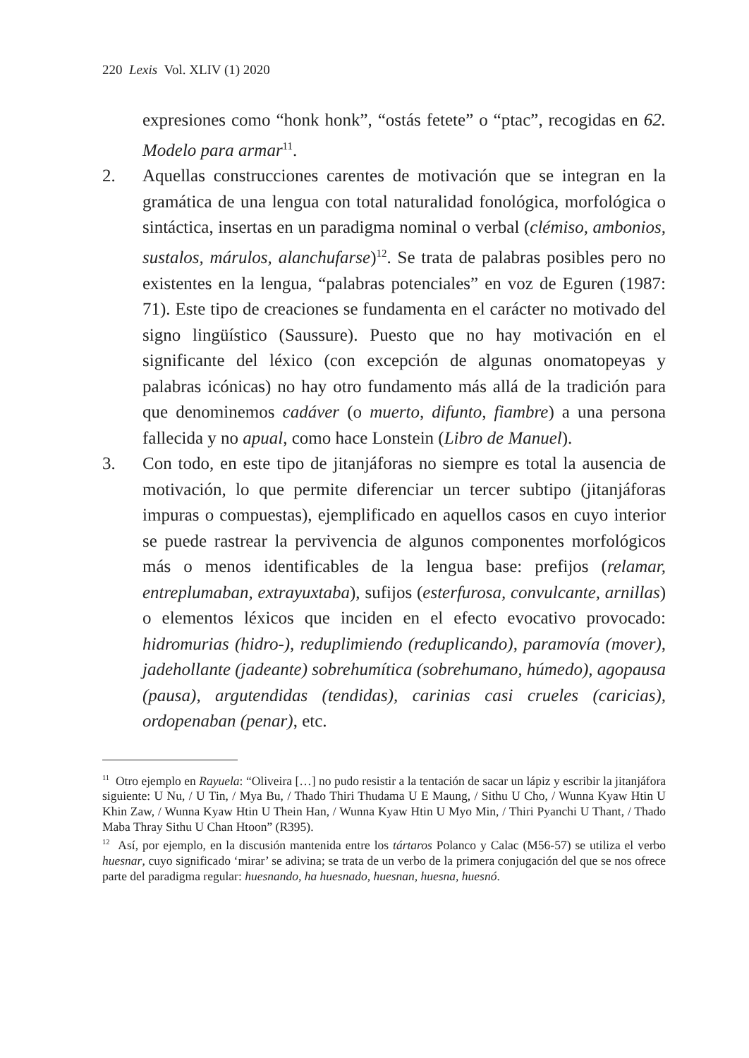220 Lexis Vol. XLIV (1) 2020
expresiones como “honk honk”, “ostás fetete” o “ptac”, recogidas en 62. Modelo para armar<sup>11</sup>.
2. Aquellas construcciones carentes de motivación que se integran en la gramática de una lengua con total naturalidad fonológica, morfológica o sintáctica, insertas en un paradigma nominal o verbal (clémiso, ambonios, sustalos, márulos, alanchufarse)<sup>12</sup>. Se trata de palabras posibles pero no existentes en la lengua, “palabras potenciales” en voz de Eguren (1987: 71). Este tipo de creaciones se fundamenta en el carácter no motivado del signo lingüístico (Saussure). Puesto que no hay motivación en el significante del léxico (con excepción de algunas onomatopeyas y palabras icónicas) no hay otro fundamento más allá de la tradición para que denominemos cadáver (o muerto, difunto, fiambre) a una persona fallecida y no apual, como hace Lonstein (Libro de Manuel).
3. Con todo, en este tipo de jitanjáforas no siempre es total la ausencia de motivación, lo que permite diferenciar un tercer subtipo (jitanjáforas impuras o compuestas), ejemplificado en aquellos casos en cuyo interior se puede rastrear la pervivencia de algunos componentes morfológicos más o menos identificables de la lengua base: prefijos (relamar, entreplumaban, extrayuxtaba), sufijos (esterfurosa, convulcante, arnillas) o elementos léxicos que inciden en el efecto evocativo provocado: hidromurias (hidro-), reduplimiendo (reduplicando), paramovía (mover), jadehollante (jadeante) sobrehumítica (sobrehumano, húmedo), agopausa (pausa), argutendidas (tendidas), carinias casi crueles (caricias), ordopenaban (penar), etc.
<sup>11</sup> Otro ejemplo en Rayuela: “Oliveira […] no pudo resistir a la tentación de sacar un lápiz y escribir la jitanjáfora siguiente: U Nu, / U Tin, / Mya Bu, / Thado Thiri Thudama U E Maung, / Sithu U Cho, / Wunna Kyaw Htin U Khin Zaw, / Wunna Kyaw Htin U Thein Han, / Wunna Kyaw Htin U Myo Min, / Thiri Pyanchi U Thant, / Thado Maba Thray Sithu U Chan Htoon” (R395).
<sup>12</sup> Así, por ejemplo, en la discusión mantenida entre los tártaros Polanco y Calac (M56-57) se utiliza el verbo huesnar, cuyo significado ‘mirar’ se adivina; se trata de un verbo de la primera conjugación del que se nos ofrece parte del paradigma regular: huesnando, ha huesnado, huesnan, huesna, huesnó.